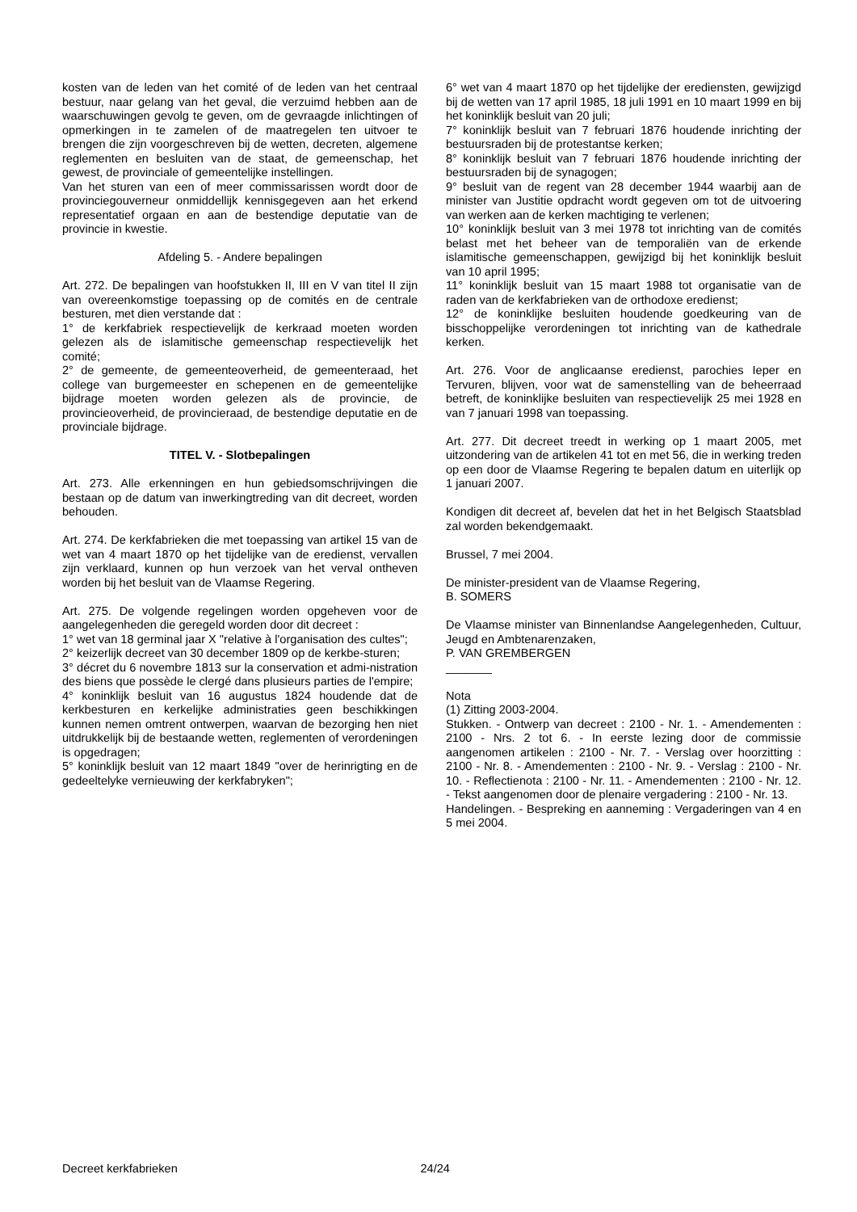kosten van de leden van het comité of de leden van het centraal bestuur, naar gelang van het geval, die verzuimd hebben aan de waarschuwingen gevolg te geven, om de gevraagde inlichtingen of opmerkingen in te zamelen of de maatregelen ten uitvoer te brengen die zijn voorgeschreven bij de wetten, decreten, algemene reglementen en besluiten van de staat, de gemeenschap, het gewest, de provinciale of gemeentelijke instellingen.
Van het sturen van een of meer commissarissen wordt door de provinciegouverneur onmiddellijk kennisgegeven aan het erkend representatief orgaan en aan de bestendige deputatie van de provincie in kwestie.
Afdeling 5. - Andere bepalingen
Art. 272. De bepalingen van hoofstukken II, III en V van titel II zijn van overeenkomstige toepassing op de comités en de centrale besturen, met dien verstande dat :
1° de kerkfabriek respectievelijk de kerkraad moeten worden gelezen als de islamitische gemeenschap respectievelijk het comité;
2° de gemeente, de gemeenteoverheid, de gemeenteraad, het college van burgemeester en schepenen en de gemeentelijke bijdrage moeten worden gelezen als de provincie, de provincieoverheid, de provincieraad, de bestendige deputatie en de provinciale bijdrage.
TITEL V. - Slotbepalingen
Art. 273. Alle erkenningen en hun gebiedsomschrijvingen die bestaan op de datum van inwerkingtreding van dit decreet, worden behouden.
Art. 274. De kerkfabrieken die met toepassing van artikel 15 van de wet van 4 maart 1870 op het tijdelijke van de eredienst, vervallen zijn verklaard, kunnen op hun verzoek van het verval ontheven worden bij het besluit van de Vlaamse Regering.
Art. 275. De volgende regelingen worden opgeheven voor de aangelegenheden die geregeld worden door dit decreet :
1° wet van 18 germinal jaar X "relative à l'organisation des cultes";
2° keizerlijk decreet van 30 december 1809 op de kerkbe-sturen;
3° décret du 6 novembre 1813 sur la conservation et admi-nistration des biens que possède le clergé dans plusieurs parties de l'empire;
4° koninklijk besluit van 16 augustus 1824 houdende dat de kerkbesturen en kerkelijke administraties geen beschikkingen kunnen nemen omtrent ontwerpen, waarvan de bezorging hen niet uitdrukkelijk bij de bestaande wetten, reglementen of verordeningen is opgedragen;
5° koninklijk besluit van 12 maart 1849 "over de herinrigting en de gedeeltelyke vernieuwing der kerkfabryken";
6° wet van 4 maart 1870 op het tijdelijke der erediensten, gewijzigd bij de wetten van 17 april 1985, 18 juli 1991 en 10 maart 1999 en bij het koninklijk besluit van 20 juli;
7° koninklijk besluit van 7 februari 1876 houdende inrichting der bestuursraden bij de protestantse kerken;
8° koninklijk besluit van 7 februari 1876 houdende inrichting der bestuursraden bij de synagogen;
9° besluit van de regent van 28 december 1944 waarbij aan de minister van Justitie opdracht wordt gegeven om tot de uitvoering van werken aan de kerken machtiging te verlenen;
10° koninklijk besluit van 3 mei 1978 tot inrichting van de comités belast met het beheer van de temporaliën van de erkende islamitische gemeenschappen, gewijzigd bij het koninklijk besluit van 10 april 1995;
11° koninklijk besluit van 15 maart 1988 tot organisatie van de raden van de kerkfabrieken van de orthodoxe eredienst;
12° de koninklijke besluiten houdende goedkeuring van de bisschoppelijke verordeningen tot inrichting van de kathedrale kerken.
Art. 276. Voor de anglicaanse eredienst, parochies Ieper en Tervuren, blijven, voor wat de samenstelling van de beheerraad betreft, de koninklijke besluiten van respectievelijk 25 mei 1928 en van 7 januari 1998 van toepassing.
Art. 277. Dit decreet treedt in werking op 1 maart 2005, met uitzondering van de artikelen 41 tot en met 56, die in werking treden op een door de Vlaamse Regering te bepalen datum en uiterlijk op 1 januari 2007.
Kondigen dit decreet af, bevelen dat het in het Belgisch Staatsblad zal worden bekendgemaakt.
Brussel, 7 mei 2004.
De minister-president van de Vlaamse Regering,
B. SOMERS
De Vlaamse minister van Binnenlandse Aangelegenheden, Cultuur, Jeugd en Ambtenarenzaken,
P. VAN GREMBERGEN
_______
Nota
(1) Zitting 2003-2004.
Stukken. - Ontwerp van decreet : 2100 - Nr. 1. - Amendementen : 2100 - Nrs. 2 tot 6. - In eerste lezing door de commissie aangenomen artikelen : 2100 - Nr. 7. - Verslag over hoorzitting : 2100 - Nr. 8. - Amendementen : 2100 - Nr. 9. - Verslag : 2100 - Nr. 10. - Reflectienota : 2100 - Nr. 11. - Amendementen : 2100 - Nr. 12. - Tekst aangenomen door de plenaire vergadering : 2100 - Nr. 13.
Handelingen. - Bespreking en aanneming : Vergaderingen van 4 en 5 mei 2004.
Decreet kerkfabrieken 24/24